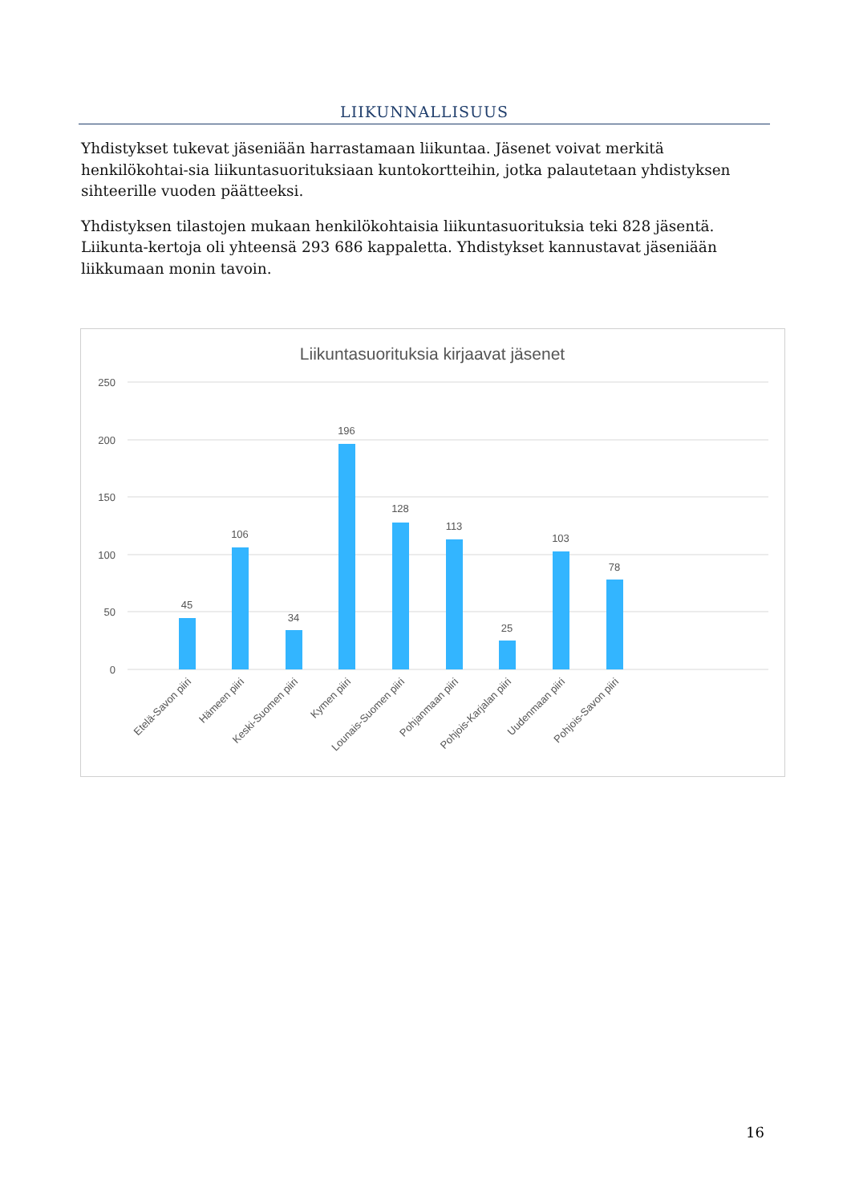LIIKUNNALLISUUS
Yhdistykset tukevat jäseniään harrastamaan liikuntaa. Jäsenet voivat merkitä henkilökohtai-sia liikuntasuorituksiaan kuntokortteihin, jotka palautetaan yhdistyksen sihteerille vuoden päätteeksi.
Yhdistyksen tilastojen mukaan henkilökohtaisia liikuntasuorituksia teki 828 jäsentä. Liikunta-kertoja oli yhteensä 293 686 kappaletta. Yhdistykset kannustavat jäseniään liikkumaan monin tavoin.
Liikuntasuorituksia kirjaavat jäsenet
250
200
150
100
50
0
45
106
34
196
128
113
25
103
78
Etelä-Savon piiri
Hämeen piiri
Keski-Suomen piiri
Kymen piiri
Lounais-Suomen piiri
Pohjanmaan piiri
Pohjois-Karjalan piiri
Uudenmaan piiri
Pohjois-Savon piiri
16